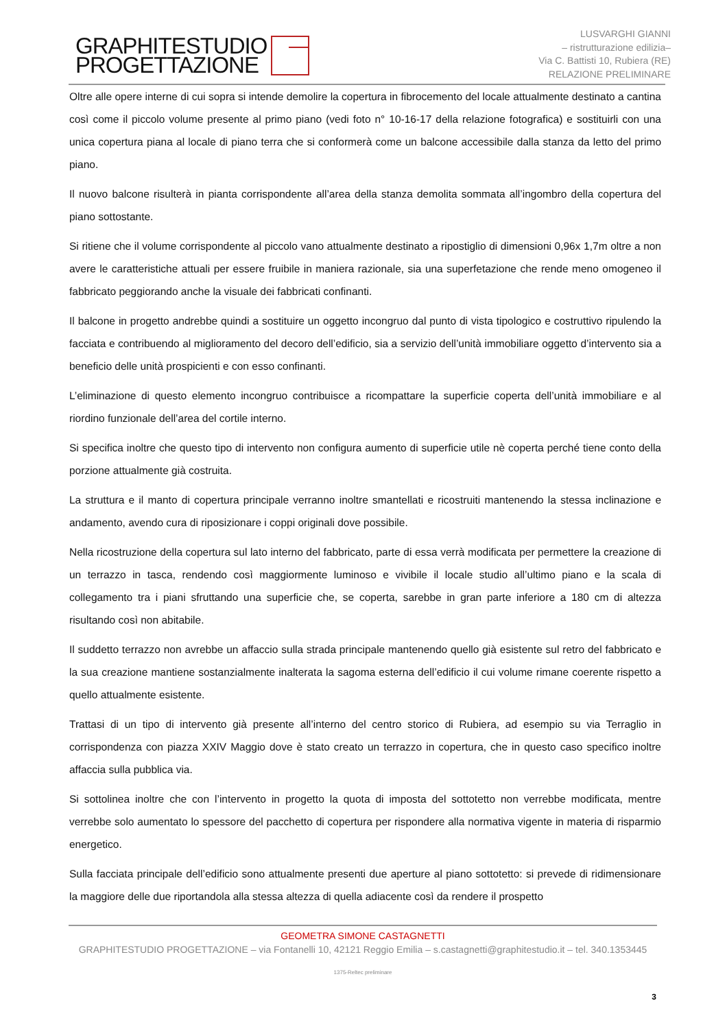GRAPHITESTUDIO
PROGETTAZIONE
LUSVARGHI GIANNI
– ristrutturazione edilizia–
Via C. Battisti 10, Rubiera (RE)
RELAZIONE PRELIMINARE
Oltre alle opere interne di cui sopra si intende demolire la copertura in fibrocemento del locale attualmente destinato a cantina così come il piccolo volume presente al primo piano (vedi foto n° 10-16-17 della relazione fotografica) e sostituirli con una unica copertura piana al locale di piano terra che si conformerà come un balcone accessibile dalla stanza da letto del primo piano.
Il nuovo balcone risulterà in pianta corrispondente all’area della stanza demolita sommata all’ingombro della copertura del piano sottostante.
Si ritiene che il volume corrispondente al piccolo vano attualmente destinato a ripostiglio di dimensioni 0,96x 1,7m oltre a non avere le caratteristiche attuali per essere fruibile in maniera razionale, sia una superfetazione che rende meno omogeneo il fabbricato peggiorando anche la visuale dei fabbricati confinanti.
Il balcone in progetto andrebbe quindi a sostituire un oggetto incongruo dal punto di vista tipologico e costruttivo ripulendo la facciata e contribuendo al miglioramento del decoro dell’edificio, sia a servizio dell’unità immobiliare oggetto d’intervento sia a beneficio delle unità prospicienti e con esso confinanti.
L’eliminazione di questo elemento incongruo contribuisce a ricompattare la superficie coperta dell’unità immobiliare e al riordino funzionale dell’area del cortile interno.
Si specifica inoltre che questo tipo di intervento non configura aumento di superficie utile nè coperta perché tiene conto della porzione attualmente già costruita.
La struttura e il manto di copertura principale verranno inoltre smantellati e ricostruiti mantenendo la stessa inclinazione e andamento, avendo cura di riposizionare i coppi originali dove possibile.
Nella ricostruzione della copertura sul lato interno del fabbricato, parte di essa verrà modificata per permettere la creazione di un terrazzo in tasca, rendendo così maggiormente luminoso e vivibile il locale studio all’ultimo piano e la scala di collegamento tra i piani sfruttando una superficie che, se coperta, sarebbe in gran parte inferiore a 180 cm di altezza risultando così non abitabile.
Il suddetto terrazzo non avrebbe un affaccio sulla strada principale mantenendo quello già esistente sul retro del fabbricato e la sua creazione mantiene sostanzialmente inalterata la sagoma esterna dell’edificio il cui volume rimane coerente rispetto a quello attualmente esistente.
Trattasi di un tipo di intervento già presente all’interno del centro storico di Rubiera, ad esempio su via Terraglio in corrispondenza con piazza XXIV Maggio dove è stato creato un terrazzo in copertura, che in questo caso specifico inoltre affaccia sulla pubblica via.
Si sottolinea inoltre che con l’intervento in progetto la quota di imposta del sottotetto non verrebbe modificata, mentre verrebbe solo aumentato lo spessore del pacchetto di copertura per rispondere alla normativa vigente in materia di risparmio energetico.
Sulla facciata principale dell’edificio sono attualmente presenti due aperture al piano sottotetto: si prevede di ridimensionare la maggiore delle due riportandola alla stessa altezza di quella adiacente così da rendere il prospetto
GEOMETRA SIMONE CASTAGNETTI
GRAPHITESTUDIO PROGETTAZIONE – via Fontanelli 10, 42121 Reggio Emilia – s.castagnetti@graphitestudio.it – tel. 340.1353445
1375-Reltec preliminare
3